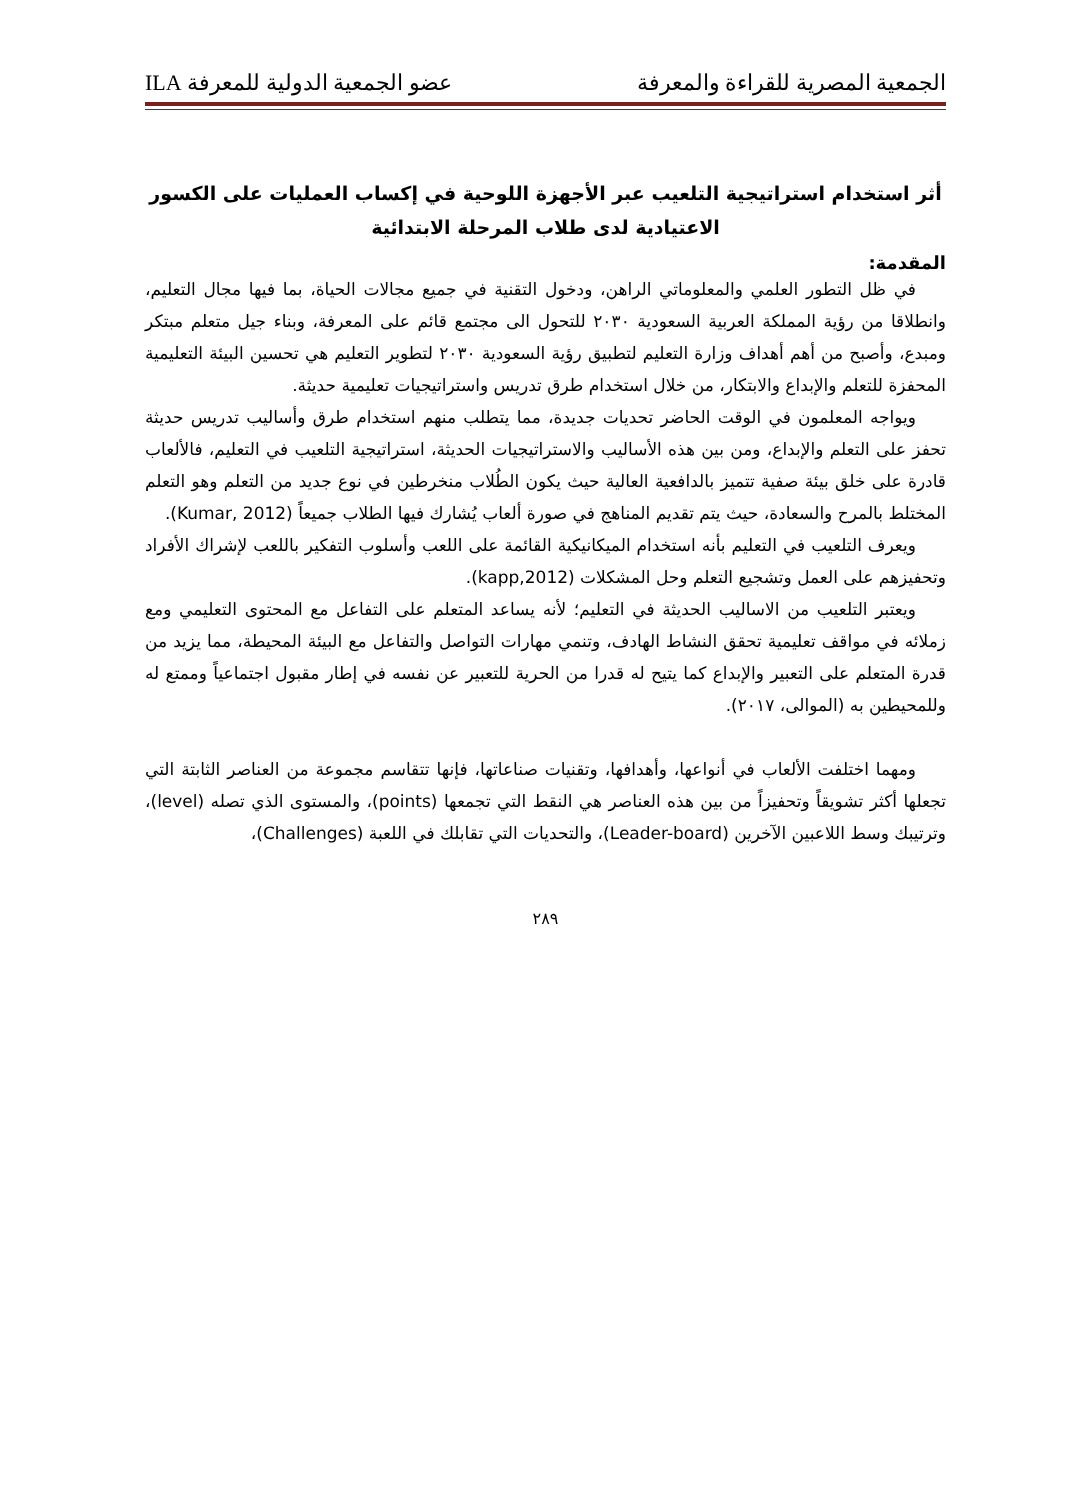الجمعية المصرية للقراءة والمعرفة عضو الجمعية الدولية للمعرفة ILA
أثر استخدام استراتيجية التلعيب عبر الأجهزة اللوحية في إكساب العمليات على الكسور
الاعتيادية لدى طلاب المرحلة الابتدائية
المقدمة:
في ظل التطور العلمي والمعلوماتي الراهن، ودخول التقنية في جميع مجالات الحياة، بما فيها مجال التعليم، وانطلاقا من رؤية المملكة العربية السعودية ٢٠٣٠ للتحول الى مجتمع قائم على المعرفة، وبناء جيل متعلم مبتكر ومبدع، وأصبح من أهم أهداف وزارة التعليم لتطبيق رؤية السعودية ٢٠٣٠ لتطوير التعليم هي تحسين البيئة التعليمية المحفزة للتعلم والإبداع والابتكار، من خلال استخدام طرق تدريس واستراتيجيات تعليمية حديثة.
ويواجه المعلمون في الوقت الحاضر تحديات جديدة، مما يتطلب منهم استخدام طرق وأساليب تدريس حديثة تحفز على التعلم والإبداع، ومن بين هذه الأساليب والاستراتيجيات الحديثة، استراتيجية التلعيب في التعليم، فالألعاب قادرة على خلق بيئة صفية تتميز بالدافعية العالية حيث يكون الطُلاب منخرطين في نوع جديد من التعلم وهو التعلم المختلط بالمرح والسعادة، حيث يتم تقديم المناهج في صورة ألعاب يُشارك فيها الطلاب جميعاً (Kumar, 2012).
ويعرف التلعيب في التعليم بأنه استخدام الميكانيكية القائمة على اللعب وأسلوب التفكير باللعب لإشراك الأفراد وتحفيزهم على العمل وتشجيع التعلم وحل المشكلات (kapp,2012).
ويعتبر التلعيب من الاساليب الحديثة في التعليم؛ لأنه يساعد المتعلم على التفاعل مع المحتوى التعليمي ومع زملائه في مواقف تعليمية تحقق النشاط الهادف، وتنمي مهارات التواصل والتفاعل مع البيئة المحيطة، مما يزيد من قدرة المتعلم على التعبير والإبداع كما يتيح له قدرا من الحرية للتعبير عن نفسه في إطار مقبول اجتماعياً وممتع له وللمحيطين به (الموالى، ٢٠١٧).
ومهما اختلفت الألعاب في أنواعها، وأهدافها، وتقنيات صناعاتها، فإنها تتقاسم مجموعة من العناصر الثابتة التي تجعلها أكثر تشويقاً وتحفيزاً من بين هذه العناصر هي النقط التي تجمعها (points)، والمستوى الذي تصله (level)، وترتيبك وسط اللاعبين الآخرين (Leader-board)، والتحديات التي تقابلك في اللعبة (Challenges)،
٢٨٩